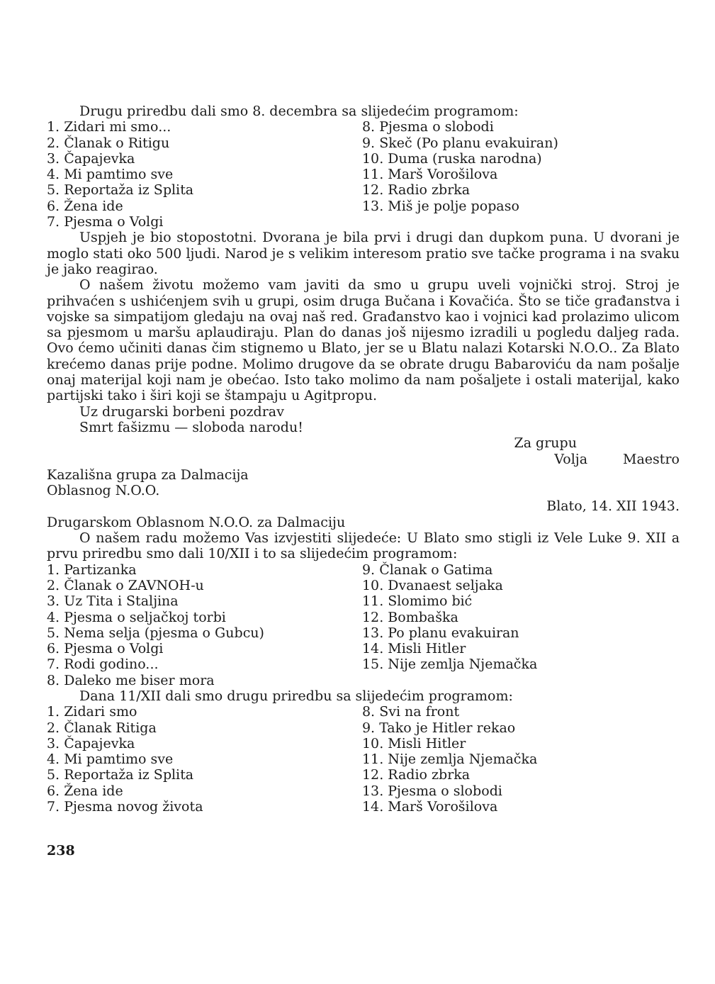Drugu priredbu dali smo 8. decembra sa slijedećim programom:
1. Zidari mi smo...
8. Pjesma o slobodi
2. Članak o Ritigu
9. Skeč (Po planu evakuiran)
3. Čapajevka
10. Duma (ruska narodna)
4. Mi pamtimo sve
11. Marš Vorošilova
5. Reportaža iz Splita
12. Radio zbrka
6. Žena ide
13. Miš je polje popaso
7. Pjesma o Volgi
Uspjeh je bio stopostotni. Dvorana je bila prvi i drugi dan dupkom puna. U dvorani je moglo stati oko 500 ljudi. Narod je s velikim interesom pratio sve tačke programa i na svaku je jako reagirao.
O našem životu možemo vam javiti da smo u grupu uveli vojnički stroj. Stroj je prihvaćen s ushićenjem svih u grupi, osim druga Bučana i Kovačića. Što se tiče građanstva i vojske sa simpatijom gledaju na ovaj naš red. Građanstvo kao i vojnici kad prolazimo ulicom sa pjesmom u maršu aplaudiraju. Plan do danas još nijesmo izradili u pogledu daljeg rada. Ovo ćemo učiniti danas čim stignemo u Blato, jer se u Blatu nalazi Kotarski N.O.O.. Za Blato krećemo danas prije podne. Molimo drugove da se obrate drugu Babaroviću da nam pošalje onaj materijal koji nam je obećao. Isto tako molimo da nam pošaljete i ostali materijal, kako partijski tako i širi koji se štampaju u Agitpropu.
Uz drugarski borbeni pozdrav
Smrt fašizmu — sloboda narodu!
Za grupu
Volja Maestro
Kazališna grupa za Dalmacija
Oblasnog N.O.O.
Blato, 14. XII 1943.
Drugarskom Oblasnom N.O.O. za Dalmaciju
O našem radu možemo Vas izvjestiti slijedeće: U Blato smo stigli iz Vele Luke 9. XII a prvu priredbu smo dali 10/XII i to sa slijedećim programom:
1. Partizanka
9. Članak o Gatima
2. Članak o ZAVNOH-u
10. Dvanaest seljaka
3. Uz Tita i Staljina
11. Slomimo bić
4. Pjesma o seljačkoj torbi
12. Bombaška
5. Nema selja (pjesma o Gubcu)
13. Po planu evakuiran
6. Pjesma o Volgi
14. Misli Hitler
7. Rodi godino...
15. Nije zemlja Njemačka
8. Daleko me biser mora
Dana 11/XII dali smo drugu priredbu sa slijedećim programom:
1. Zidari smo
8. Svi na front
2. Članak Ritiga
9. Tako je Hitler rekao
3. Čapajevka
10. Misli Hitler
4. Mi pamtimo sve
11. Nije zemlja Njemačka
5. Reportaža iz Splita
12. Radio zbrka
6. Žena ide
13. Pjesma o slobodi
7. Pjesma novog života
14. Marš Vorošilova
238